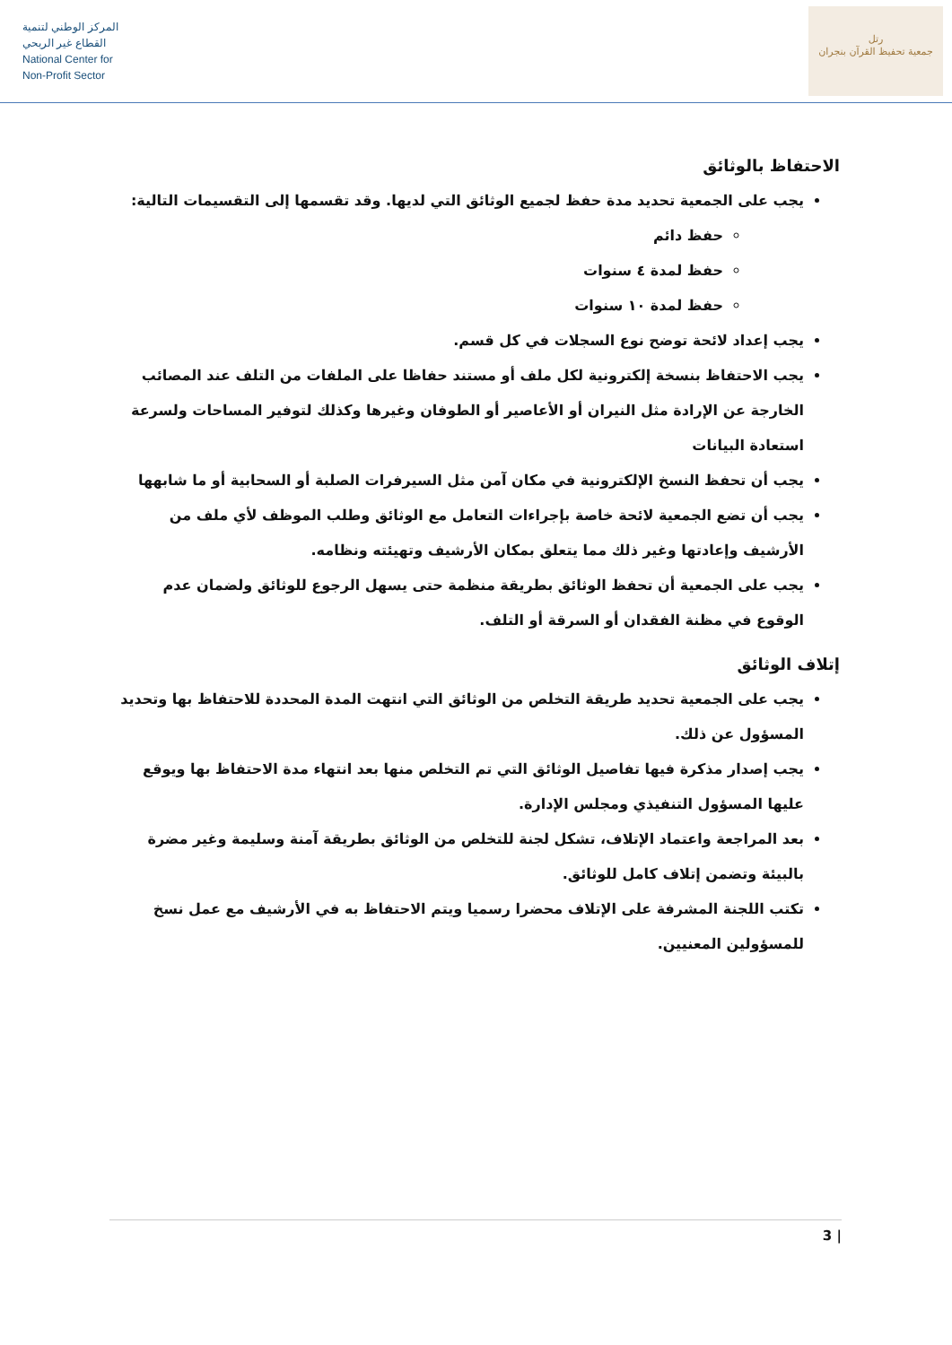المركز الوطني لتنمية
القطاع غير الربحي
National Center for
Non-Profit Sector
رتل
جمعية تحفيظ القرآن بنجران
الاحتفاظ بالوثائق
يجب على الجمعية تحديد مدة حفظ لجميع الوثائق التي لديها. وقد تقسمها إلى التقسيمات التالية:
حفظ دائم
حفظ لمدة ٤ سنوات
حفظ لمدة ١٠ سنوات
يجب إعداد لائحة توضح نوع السجلات في كل قسم.
يجب الاحتفاظ بنسخة إلكترونية لكل ملف أو مستند حفاظا على الملفات من التلف عند المصائب الخارجة عن الإرادة مثل النيران أو الأعاصير أو الطوفان وغيرها وكذلك لتوفير المساحات ولسرعة استعادة البيانات
يجب أن تحفظ النسخ الإلكترونية في مكان آمن مثل السيرفرات الصلبة أو السحابية أو ما شابهها
يجب أن تضع الجمعية لائحة خاصة بإجراءات التعامل مع الوثائق وطلب الموظف لأي ملف من الأرشيف وإعادتها وغير ذلك مما يتعلق بمكان الأرشيف وتهيئته ونظامه.
يجب على الجمعية أن تحفظ الوثائق بطريقة منظمة حتى يسهل الرجوع للوثائق ولضمان عدم الوقوع في مظنة الفقدان أو السرقة أو التلف.
إتلاف الوثائق
يجب على الجمعية تحديد طريقة التخلص من الوثائق التي انتهت المدة المحددة للاحتفاظ بها وتحديد المسؤول عن ذلك.
يجب إصدار مذكرة فيها تفاصيل الوثائق التي تم التخلص منها بعد انتهاء مدة الاحتفاظ بها ويوقع عليها المسؤول التنفيذي ومجلس الإدارة.
بعد المراجعة واعتماد الإتلاف، تشكل لجنة للتخلص من الوثائق بطريقة آمنة وسليمة وغير مضرة بالبيئة وتضمن إتلاف كامل للوثائق.
تكتب اللجنة المشرفة على الإتلاف محضرا رسميا ويتم الاحتفاظ به في الأرشيف مع عمل نسخ للمسؤولين المعنيين.
3 |